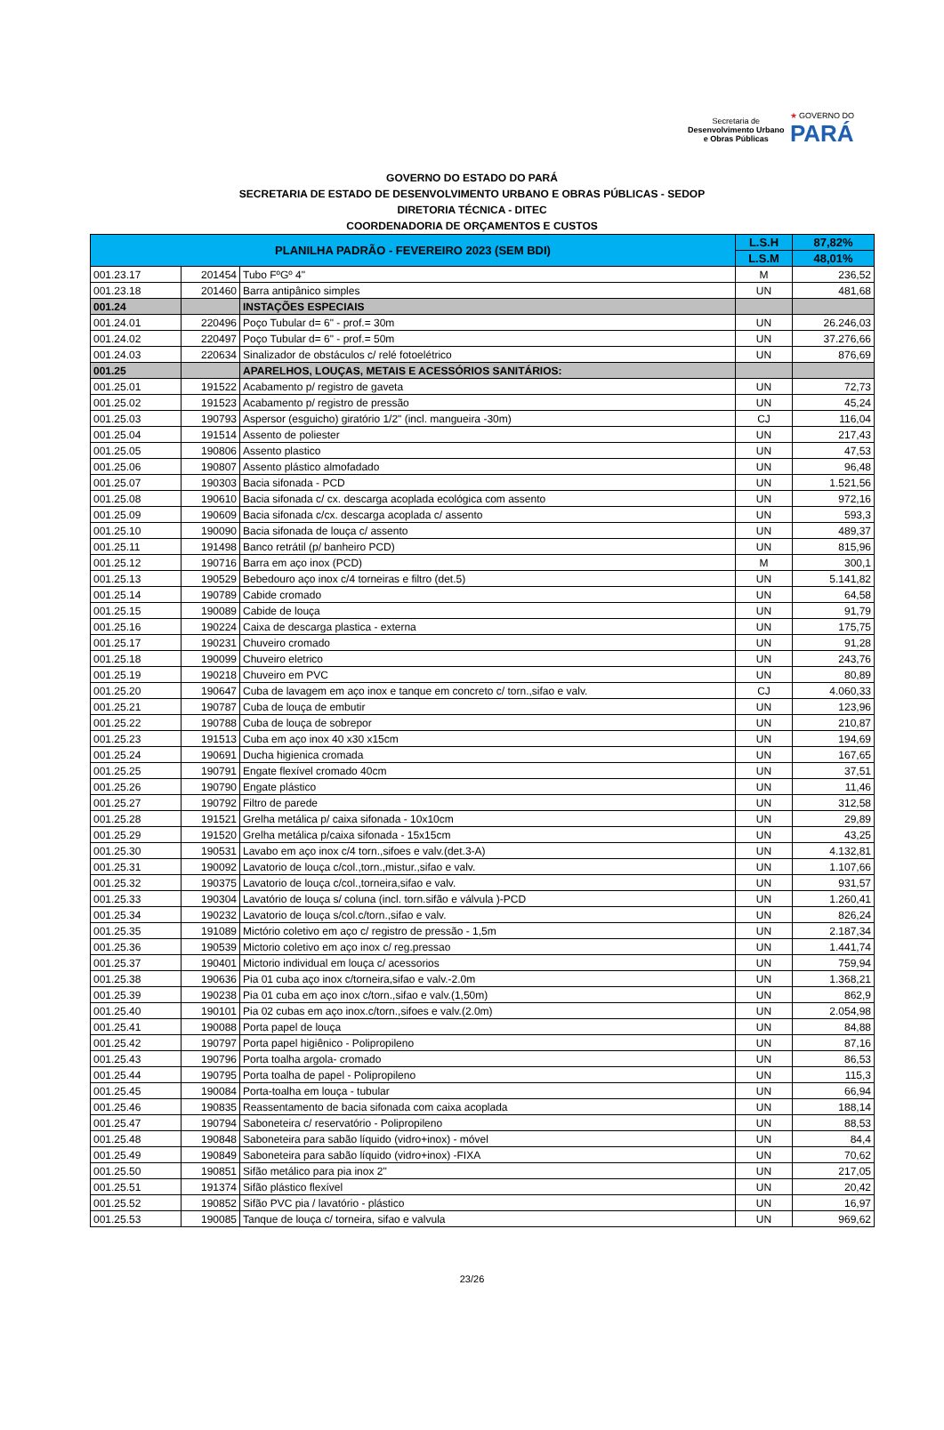Secretaria de
Desenvolvimento Urbano
e Obras Públicas
★ GOVERNO DO
PARÁ
GOVERNO DO ESTADO DO PARÁ
SECRETARIA DE ESTADO DE DESENVOLVIMENTO URBANO E OBRAS PÚBLICAS - SEDOP
DIRETORIA TÉCNICA - DITEC
COORDENADORIA DE ORÇAMENTOS E CUSTOS
| PLANILHA PADRÃO - FEVEREIRO 2023 (SEM BDI) | | | L.S.H | 87,82% |
| --- | --- | --- | --- | --- |
| | | | L.S.M | 48,01% |
| 001.23.17 | 201454 | Tubo FºGº 4" | M | 236,52 |
| 001.23.18 | 201460 | Barra antipânico simples | UN | 481,68 |
| 001.24 | | INSTAÇÕES ESPECIAIS | | |
| 001.24.01 | 220496 | Poço Tubular d= 6" - prof.= 30m | UN | 26.246,03 |
| 001.24.02 | 220497 | Poço Tubular d= 6" - prof.= 50m | UN | 37.276,66 |
| 001.24.03 | 220634 | Sinalizador de obstáculos c/ relé fotoelétrico | UN | 876,69 |
| 001.25 | | APARELHOS, LOUÇAS, METAIS E ACESSÓRIOS SANITÁRIOS: | | |
| 001.25.01 | 191522 | Acabamento p/ registro de gaveta | UN | 72,73 |
| 001.25.02 | 191523 | Acabamento p/ registro de pressão | UN | 45,24 |
| 001.25.03 | 190793 | Aspersor (esguicho) giratório 1/2" (incl. mangueira -30m) | CJ | 116,04 |
| 001.25.04 | 191514 | Assento de poliester | UN | 217,43 |
| 001.25.05 | 190806 | Assento plastico | UN | 47,53 |
| 001.25.06 | 190807 | Assento plástico almofadado | UN | 96,48 |
| 001.25.07 | 190303 | Bacia sifonada - PCD | UN | 1.521,56 |
| 001.25.08 | 190610 | Bacia sifonada c/ cx. descarga acoplada ecológica com assento | UN | 972,16 |
| 001.25.09 | 190609 | Bacia sifonada c/cx. descarga acoplada c/ assento | UN | 593,3 |
| 001.25.10 | 190090 | Bacia sifonada de louça c/ assento | UN | 489,37 |
| 001.25.11 | 191498 | Banco retrátil (p/ banheiro PCD) | UN | 815,96 |
| 001.25.12 | 190716 | Barra em aço inox (PCD) | M | 300,1 |
| 001.25.13 | 190529 | Bebedouro aço inox c/4 torneiras e filtro (det.5) | UN | 5.141,82 |
| 001.25.14 | 190789 | Cabide cromado | UN | 64,58 |
| 001.25.15 | 190089 | Cabide de louça | UN | 91,79 |
| 001.25.16 | 190224 | Caixa de descarga plastica - externa | UN | 175,75 |
| 001.25.17 | 190231 | Chuveiro cromado | UN | 91,28 |
| 001.25.18 | 190099 | Chuveiro eletrico | UN | 243,76 |
| 001.25.19 | 190218 | Chuveiro em PVC | UN | 80,89 |
| 001.25.20 | 190647 | Cuba de lavagem em aço inox e tanque em concreto c/ torn.,sifao e valv. | CJ | 4.060,33 |
| 001.25.21 | 190787 | Cuba de louça de embutir | UN | 123,96 |
| 001.25.22 | 190788 | Cuba de louça de sobrepor | UN | 210,87 |
| 001.25.23 | 191513 | Cuba em aço inox 40 x30 x15cm | UN | 194,69 |
| 001.25.24 | 190691 | Ducha higienica cromada | UN | 167,65 |
| 001.25.25 | 190791 | Engate flexível cromado 40cm | UN | 37,51 |
| 001.25.26 | 190790 | Engate plástico | UN | 11,46 |
| 001.25.27 | 190792 | Filtro de parede | UN | 312,58 |
| 001.25.28 | 191521 | Grelha metálica p/ caixa sifonada - 10x10cm | UN | 29,89 |
| 001.25.29 | 191520 | Grelha metálica p/caixa sifonada - 15x15cm | UN | 43,25 |
| 001.25.30 | 190531 | Lavabo em aço inox c/4 torn.,sifoes e valv.(det.3-A) | UN | 4.132,81 |
| 001.25.31 | 190092 | Lavatorio de louça c/col.,torn.,mistur.,sifao e valv. | UN | 1.107,66 |
| 001.25.32 | 190375 | Lavatorio de louça c/col.,torneira,sifao e valv. | UN | 931,57 |
| 001.25.33 | 190304 | Lavatório de louça s/ coluna (incl. torn.sifão e válvula )-PCD | UN | 1.260,41 |
| 001.25.34 | 190232 | Lavatorio de louça s/col.c/torn.,sifao e valv. | UN | 826,24 |
| 001.25.35 | 191089 | Mictório coletivo em aço c/ registro de pressão - 1,5m | UN | 2.187,34 |
| 001.25.36 | 190539 | Mictorio coletivo em aço inox c/ reg.pressao | UN | 1.441,74 |
| 001.25.37 | 190401 | Mictorio individual em louça c/ acessorios | UN | 759,94 |
| 001.25.38 | 190636 | Pia 01 cuba aço inox c/torneira,sifao e valv.-2.0m | UN | 1.368,21 |
| 001.25.39 | 190238 | Pia 01 cuba em aço inox c/torn.,sifao e valv.(1,50m) | UN | 862,9 |
| 001.25.40 | 190101 | Pia 02 cubas em aço inox.c/torn.,sifoes e valv.(2.0m) | UN | 2.054,98 |
| 001.25.41 | 190088 | Porta papel de louça | UN | 84,88 |
| 001.25.42 | 190797 | Porta papel higiênico - Polipropileno | UN | 87,16 |
| 001.25.43 | 190796 | Porta toalha argola- cromado | UN | 86,53 |
| 001.25.44 | 190795 | Porta toalha de papel - Polipropileno | UN | 115,3 |
| 001.25.45 | 190084 | Porta-toalha em louça - tubular | UN | 66,94 |
| 001.25.46 | 190835 | Reassentamento de bacia sifonada com caixa acoplada | UN | 188,14 |
| 001.25.47 | 190794 | Saboneteira c/ reservatório - Polipropileno | UN | 88,53 |
| 001.25.48 | 190848 | Saboneteira para sabão líquido (vidro+inox) - móvel | UN | 84,4 |
| 001.25.49 | 190849 | Saboneteira para sabão líquido (vidro+inox) -FIXA | UN | 70,62 |
| 001.25.50 | 190851 | Sifão metálico para pia inox 2" | UN | 217,05 |
| 001.25.51 | 191374 | Sifão plástico flexível | UN | 20,42 |
| 001.25.52 | 190852 | Sifão PVC pia / lavatório - plástico | UN | 16,97 |
| 001.25.53 | 190085 | Tanque de louça c/ torneira, sifao e valvula | UN | 969,62 |
23/26